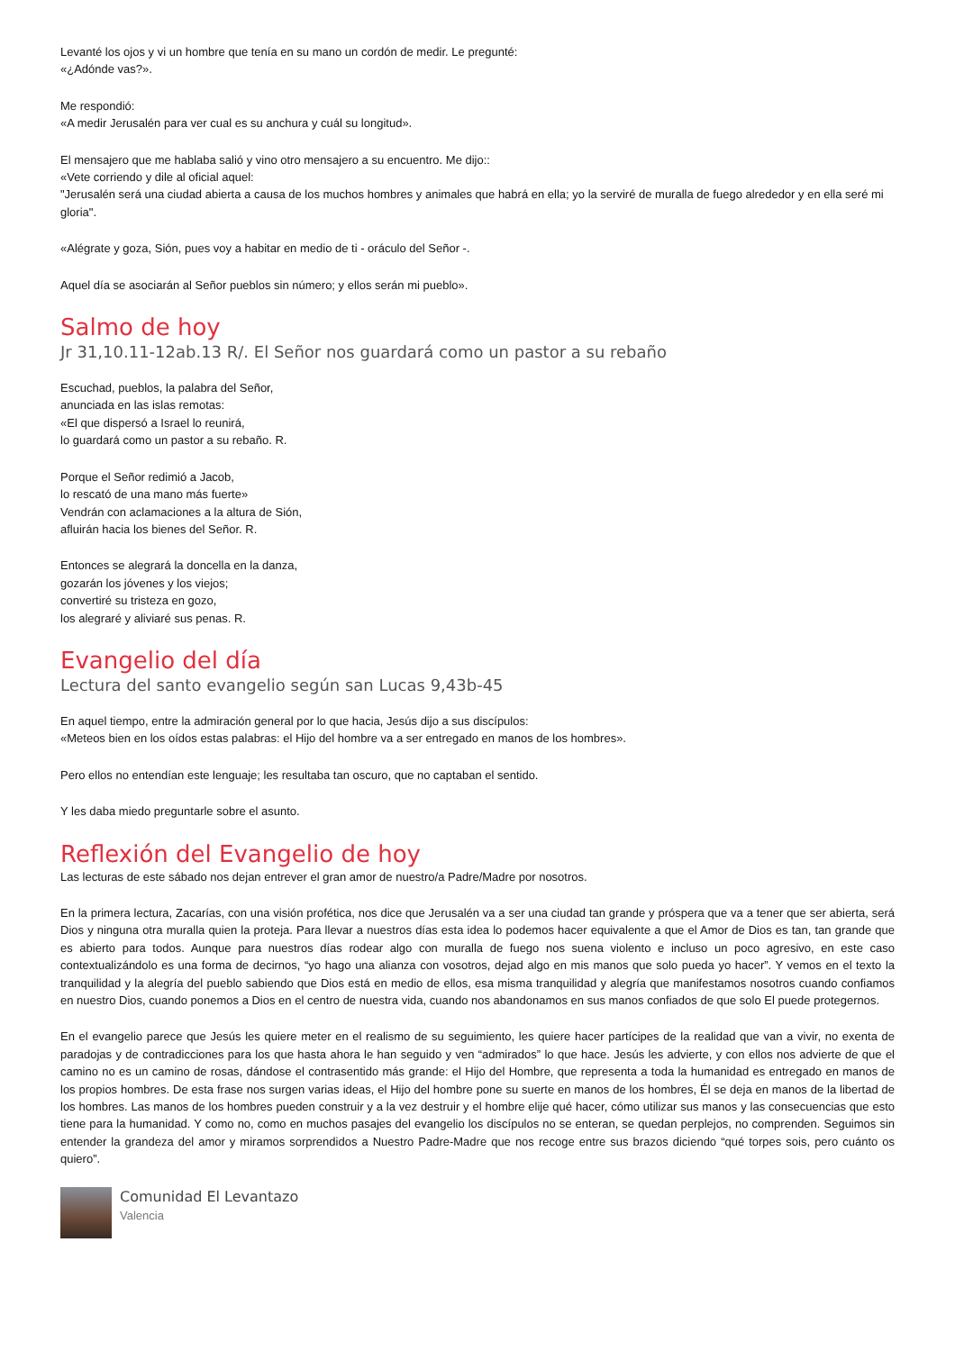Levanté los ojos y vi un hombre que tenía en su mano un cordón de medir. Le pregunté:
«¿Adónde vas?».
Me respondió:
«A medir Jerusalén para ver cual es su anchura y cuál su longitud».
El mensajero que me hablaba salió y vino otro mensajero a su encuentro. Me dijo::
«Vete corriendo y dile al oficial aquel:
"Jerusalén será una ciudad abierta a causa de los muchos hombres y animales que habrá en ella; yo la serviré de muralla de fuego alrededor y en ella seré mi gloria".
«Alégrate y goza, Sión, pues voy a habitar en medio de ti - oráculo del Señor -.
Aquel día se asociarán al Señor pueblos sin número; y ellos serán mi pueblo».
Salmo de hoy
Jr 31,10.11-12ab.13 R/. El Señor nos guardará como un pastor a su rebaño
Escuchad, pueblos, la palabra del Señor,
anunciada en las islas remotas:
«El que dispersó a Israel lo reunirá,
lo guardará como un pastor a su rebaño. R.
Porque el Señor redimió a Jacob,
lo rescató de una mano más fuerte»
Vendrán con aclamaciones a la altura de Sión,
afluirán hacia los bienes del Señor. R.
Entonces se alegrará la doncella en la danza,
gozarán los jóvenes y los viejos;
convertiré su tristeza en gozo,
los alegraré y aliviaré sus penas. R.
Evangelio del día
Lectura del santo evangelio según san Lucas 9,43b-45
En aquel tiempo, entre la admiración general por lo que hacia, Jesús dijo a sus discípulos:
«Meteos bien en los oídos estas palabras: el Hijo del hombre va a ser entregado en manos de los hombres».
Pero ellos no entendían este lenguaje; les resultaba tan oscuro, que no captaban el sentido.
Y les daba miedo preguntarle sobre el asunto.
Reflexión del Evangelio de hoy
Las lecturas de este sábado nos dejan entrever el gran amor de nuestro/a Padre/Madre por nosotros.
En la primera lectura, Zacarías, con una visión profética, nos dice que Jerusalén va a ser una ciudad tan grande y próspera que va a tener que ser abierta, será Dios y ninguna otra muralla quien la proteja. Para llevar a nuestros días esta idea lo podemos hacer equivalente a que el Amor de Dios es tan, tan grande que es abierto para todos. Aunque para nuestros días rodear algo con muralla de fuego nos suena violento e incluso un poco agresivo, en este caso contextualizándolo es una forma de decirnos, “yo hago una alianza con vosotros, dejad algo en mis manos que solo pueda yo hacer”. Y vemos en el texto la tranquilidad y la alegría del pueblo sabiendo que Dios está en medio de ellos, esa misma tranquilidad y alegría que manifestamos nosotros cuando confiamos en nuestro Dios, cuando ponemos a Dios en el centro de nuestra vida, cuando nos abandonamos en sus manos confiados de que solo El puede protegernos.
En el evangelio parece que Jesús les quiere meter en el realismo de su seguimiento, les quiere hacer partícipes de la realidad que van a vivir, no exenta de paradojas y de contradicciones para los que hasta ahora le han seguido y ven “admirados” lo que hace. Jesús les advierte, y con ellos nos advierte de que el camino no es un camino de rosas, dándose el contrasentido más grande: el Hijo del Hombre, que representa a toda la humanidad es entregado en manos de los propios hombres. De esta frase nos surgen varias ideas, el Hijo del hombre pone su suerte en manos de los hombres, Él se deja en manos de la libertad de los hombres. Las manos de los hombres pueden construir y a la vez destruir y el hombre elije qué hacer, cómo utilizar sus manos y las consecuencias que esto tiene para la humanidad. Y como no, como en muchos pasajes del evangelio los discípulos no se enteran, se quedan perplejos, no comprenden. Seguimos sin entender la grandeza del amor y miramos sorprendidos a Nuestro Padre-Madre que nos recoge entre sus brazos diciendo “qué torpes sois, pero cuánto os quiero”.
Comunidad El Levantazo
Valencia